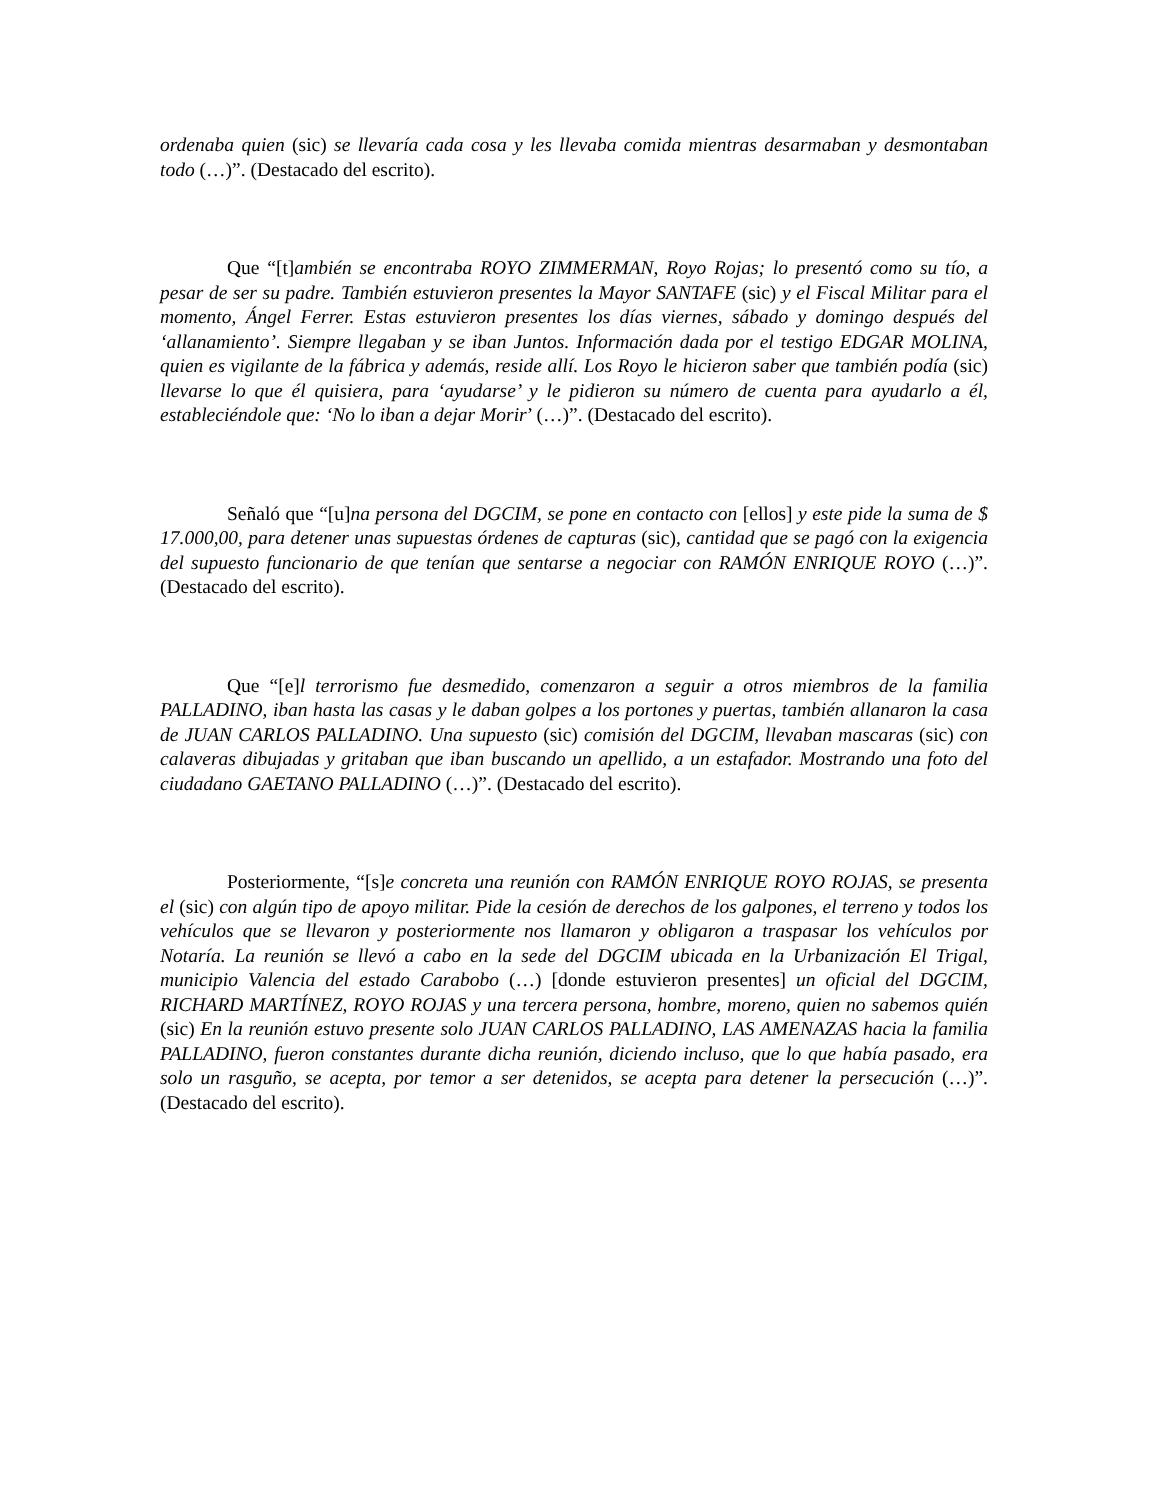ordenaba quien (sic) se llevaría cada cosa y les llevaba comida mientras desarmaban y desmontaban todo (…)”. (Destacado del escrito).
Que “[t]ambién se encontraba ROYO ZIMMERMAN, Royo Rojas; lo presentó como su tío, a pesar de ser su padre. También estuvieron presentes la Mayor SANTAFE (sic) y el Fiscal Militar para el momento, Ángel Ferrer. Estas estuvieron presentes los días viernes, sábado y domingo después del ‘allanamiento’. Siempre llegaban y se iban Juntos. Información dada por el testigo EDGAR MOLINA, quien es vigilante de la fábrica y además, reside allí. Los Royo le hicieron saber que también podía (sic) llevarse lo que él quisiera, para ‘ayudarse’ y le pidieron su número de cuenta para ayudarlo a él, estableciéndole que: ‘No lo iban a dejar Morir’ (…)”. (Destacado del escrito).
Señaló que “[u]na persona del DGCIM, se pone en contacto con [ellos] y este pide la suma de $ 17.000,00, para detener unas supuestas órdenes de capturas (sic), cantidad que se pagó con la exigencia del supuesto funcionario de que tenían que sentarse a negociar con RAMÓN ENRIQUE ROYO (…)”. (Destacado del escrito).
Que “[e]l terrorismo fue desmedido, comenzaron a seguir a otros miembros de la familia PALLADINO, iban hasta las casas y le daban golpes a los portones y puertas, también allanaron la casa de JUAN CARLOS PALLADINO. Una supuesto (sic) comisión del DGCIM, llevaban mascaras (sic) con calaveras dibujadas y gritaban que iban buscando un apellido, a un estafador. Mostrando una foto del ciudadano GAETANO PALLADINO (…)”. (Destacado del escrito).
Posteriormente, “[s]e concreta una reunión con RAMÓN ENRIQUE ROYO ROJAS, se presenta el (sic) con algún tipo de apoyo militar. Pide la cesión de derechos de los galpones, el terreno y todos los vehículos que se llevaron y posteriormente nos llamaron y obligaron a traspasar los vehículos por Notaría. La reunión se llevó a cabo en la sede del DGCIM ubicada en la Urbanización El Trigal, municipio Valencia del estado Carabobo (…) [donde estuvieron presentes] un oficial del DGCIM, RICHARD MARTÍNEZ, ROYO ROJAS y una tercera persona, hombre, moreno, quien no sabemos quién (sic) En la reunión estuvo presente solo JUAN CARLOS PALLADINO, LAS AMENAZAS hacia la familia PALLADINO, fueron constantes durante dicha reunión, diciendo incluso, que lo que había pasado, era solo un rasguño, se acepta, por temor a ser detenidos, se acepta para detener la persecución (…)”. (Destacado del escrito).